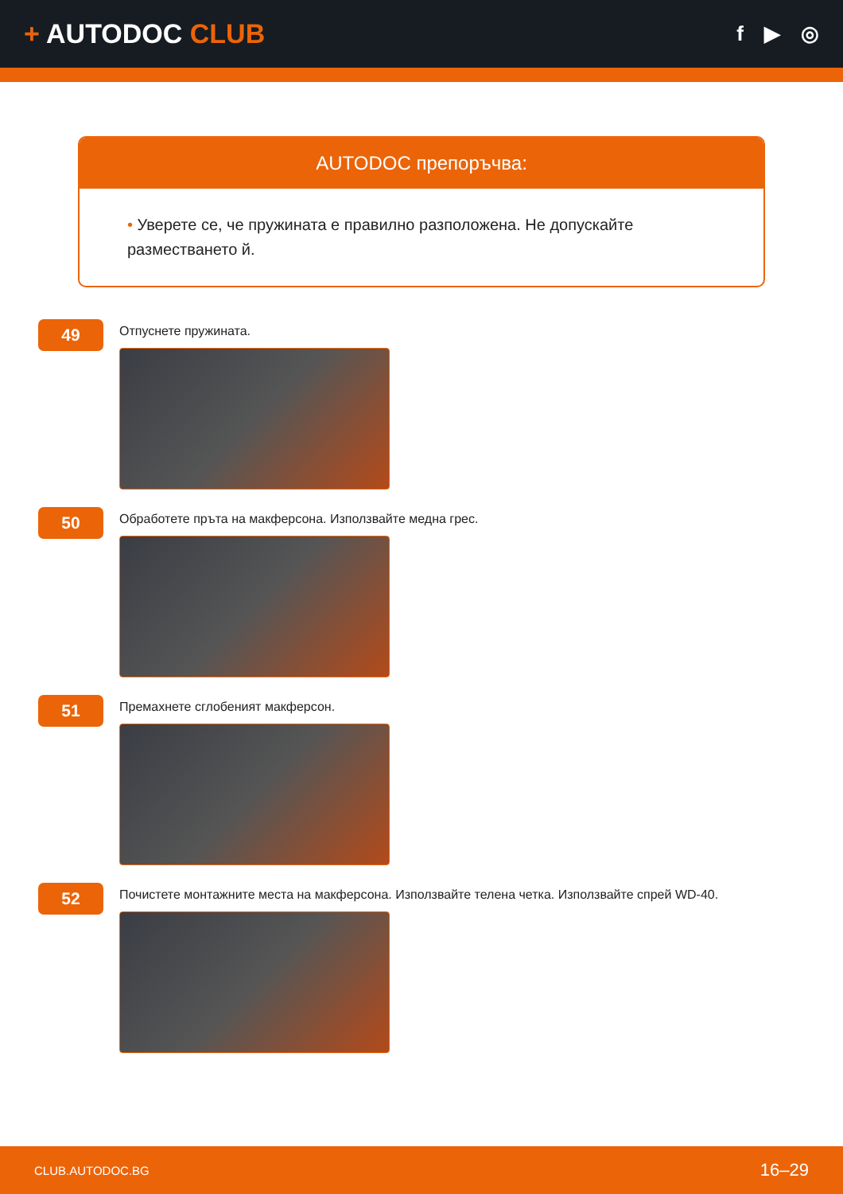+ AUTODOC CLUB
f ▶ ◎
AUTODOC препоръчва:
• Уверете се, че пружината е правилно разположена. Не допускайте разместването й.
49
Отпуснете пружината.
50
Обработете пръта на макферсона. Използвайте медна грес.
51
Премахнете сглобеният макферсон.
52
Почистете монтажните места на макферсона. Използвайте телена четка. Използвайте спрей WD-40.
CLUB.AUTODOC.BG 16–29